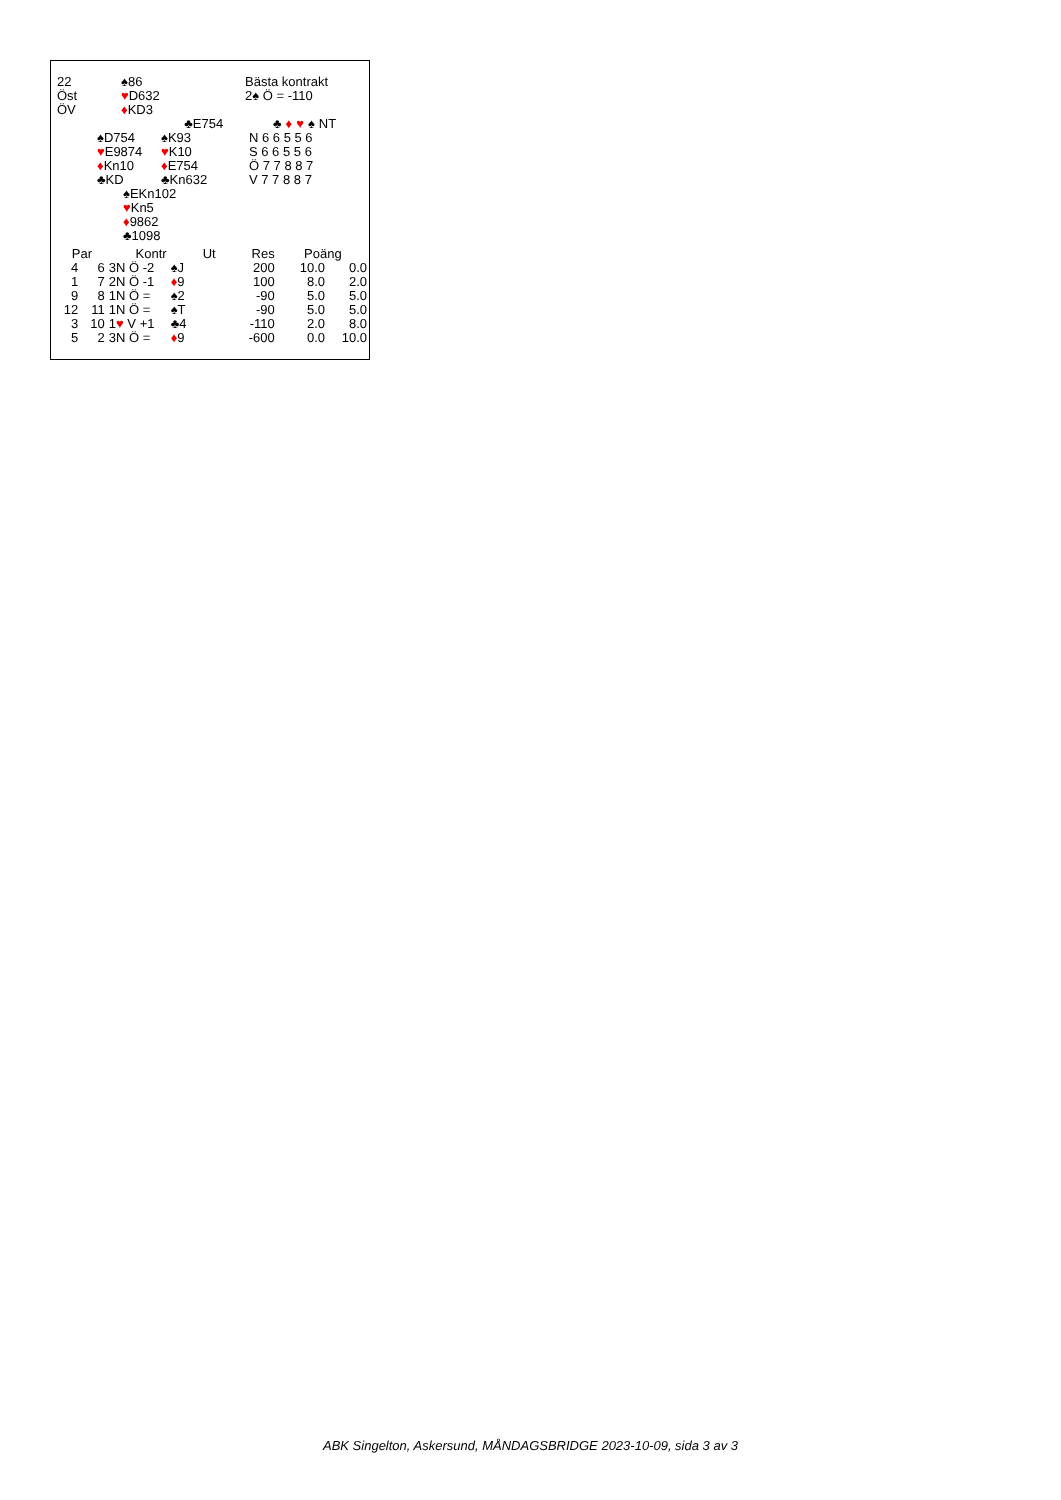| 22 | ♠86 | Bästa kontrakt |
| Öst | ♥ D632 | 2♠ Ö = -110 |
| ÖV | ♦ KD3 | |
| | | ♣E754 | / / ♣ / ♦ / ♥ / ♠ / NT / |
| | ♠D754 | ♠K93 | N 6 6 5 5 6 |
| | ♥ E9874 | ♥ K10 | S 6 6 5 5 6 |
| | ♦ Kn10 | ♦ E754 | Ö 7 7 8 8 7 |
| | ♣KD | ♣Kn632 | V 7 7 8 8 7 |
♠EKn102
♥Kn5
♦9862
♣1098
| Par | | Kontr | Ut | Res | Poäng | |
| --- | --- | --- | --- | --- | --- | --- |
| 4 | 6 | 3N Ö -2 | ♠J | 200 | 10.0 | 0.0 |
| 1 | 7 | 2N Ö -1 | ♦ 9 | 100 | 8.0 | 2.0 |
| 9 | 8 | 1N Ö = | ♠2 | -90 | 5.0 | 5.0 |
| 12 | 11 | 1N Ö = | ♠T | -90 | 5.0 | 5.0 |
| 3 | 10 | 1 ♥ V +1 | ♣4 | -110 | 2.0 | 8.0 |
| 5 | 2 | 3N Ö = | ♦ 9 | -600 | 0.0 | 10.0 |
ABK Singelton, Askersund, MÅNDAGSBRIDGE 2023-10-09, sida 3 av 3